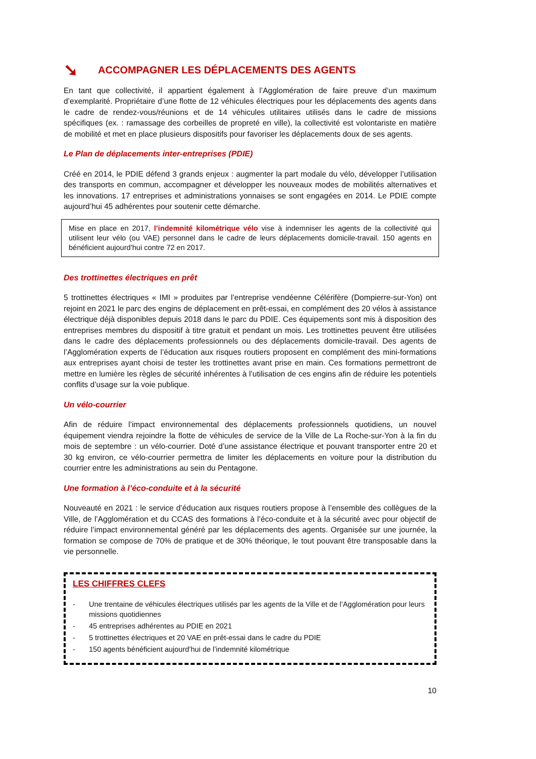➘ ACCOMPAGNER LES DÉPLACEMENTS DES AGENTS
En tant que collectivité, il appartient également à l’Agglomération de faire preuve d’un maximum d’exemplarité. Propriétaire d’une flotte de 12 véhicules électriques pour les déplacements des agents dans le cadre de rendez-vous/réunions et de 14 véhicules utilitaires utilisés dans le cadre de missions spécifiques (ex. : ramassage des corbeilles de propreté en ville), la collectivité est volontariste en matière de mobilité et met en place plusieurs dispositifs pour favoriser les déplacements doux de ses agents.
Le Plan de déplacements inter-entreprises (PDIE)
Créé en 2014, le PDIE défend 3 grands enjeux : augmenter la part modale du vélo, développer l’utilisation des transports en commun, accompagner et développer les nouveaux modes de mobilités alternatives et les innovations. 17 entreprises et administrations yonnaises se sont engagées en 2014. Le PDIE compte aujourd’hui 45 adhérentes pour soutenir cette démarche.
Mise en place en 2017, l’indemnité kilométrique vélo vise à indemniser les agents de la collectivité qui utilisent leur vélo (ou VAE) personnel dans le cadre de leurs déplacements domicile-travail. 150 agents en bénéficient aujourd’hui contre 72 en 2017.
Des trottinettes électriques en prêt
5 trottinettes électriques « IMI » produites par l’entreprise vendéenne Célérifère (Dompierre-sur-Yon) ont rejoint en 2021 le parc des engins de déplacement en prêt-essai, en complément des 20 vélos à assistance électrique déjà disponibles depuis 2018 dans le parc du PDIE. Ces équipements sont mis à disposition des entreprises membres du dispositif à titre gratuit et pendant un mois. Les trottinettes peuvent être utilisées dans le cadre des déplacements professionnels ou des déplacements domicile-travail. Des agents de l’Agglomération experts de l’éducation aux risques routiers proposent en complément des mini-formations aux entreprises ayant choisi de tester les trottinettes avant prise en main. Ces formations permettront de mettre en lumière les règles de sécurité inhérentes à l’utilisation de ces engins afin de réduire les potentiels conflits d’usage sur la voie publique.
Un vélo-courrier
Afin de réduire l’impact environnemental des déplacements professionnels quotidiens, un nouvel équipement viendra rejoindre la flotte de véhicules de service de la Ville de La Roche-sur-Yon à la fin du mois de septembre : un vélo-courrier. Doté d’une assistance électrique et pouvant transporter entre 20 et 30 kg environ, ce vélo-courrier permettra de limiter les déplacements en voiture pour la distribution du courrier entre les administrations au sein du Pentagone.
Une formation à l’éco-conduite et à la sécurité
Nouveauté en 2021 : le service d’éducation aux risques routiers propose à l’ensemble des collègues de la Ville, de l’Agglomération et du CCAS des formations à l’éco-conduite et à la sécurité avec pour objectif de réduire l’impact environnemental généré par les déplacements des agents. Organisée sur une journée, la formation se compose de 70% de pratique et de 30% théorique, le tout pouvant être transposable dans la vie personnelle.
LES CHIFFRES CLEFS
- Une trentaine de véhicules électriques utilisés par les agents de la Ville et de l’Agglomération pour leurs missions quotidiennes
- 45 entreprises adhérentes au PDIE en 2021
- 5 trottinettes électriques et 20 VAE en prêt-essai dans le cadre du PDIE
- 150 agents bénéficient aujourd’hui de l’indemnité kilométrique
10